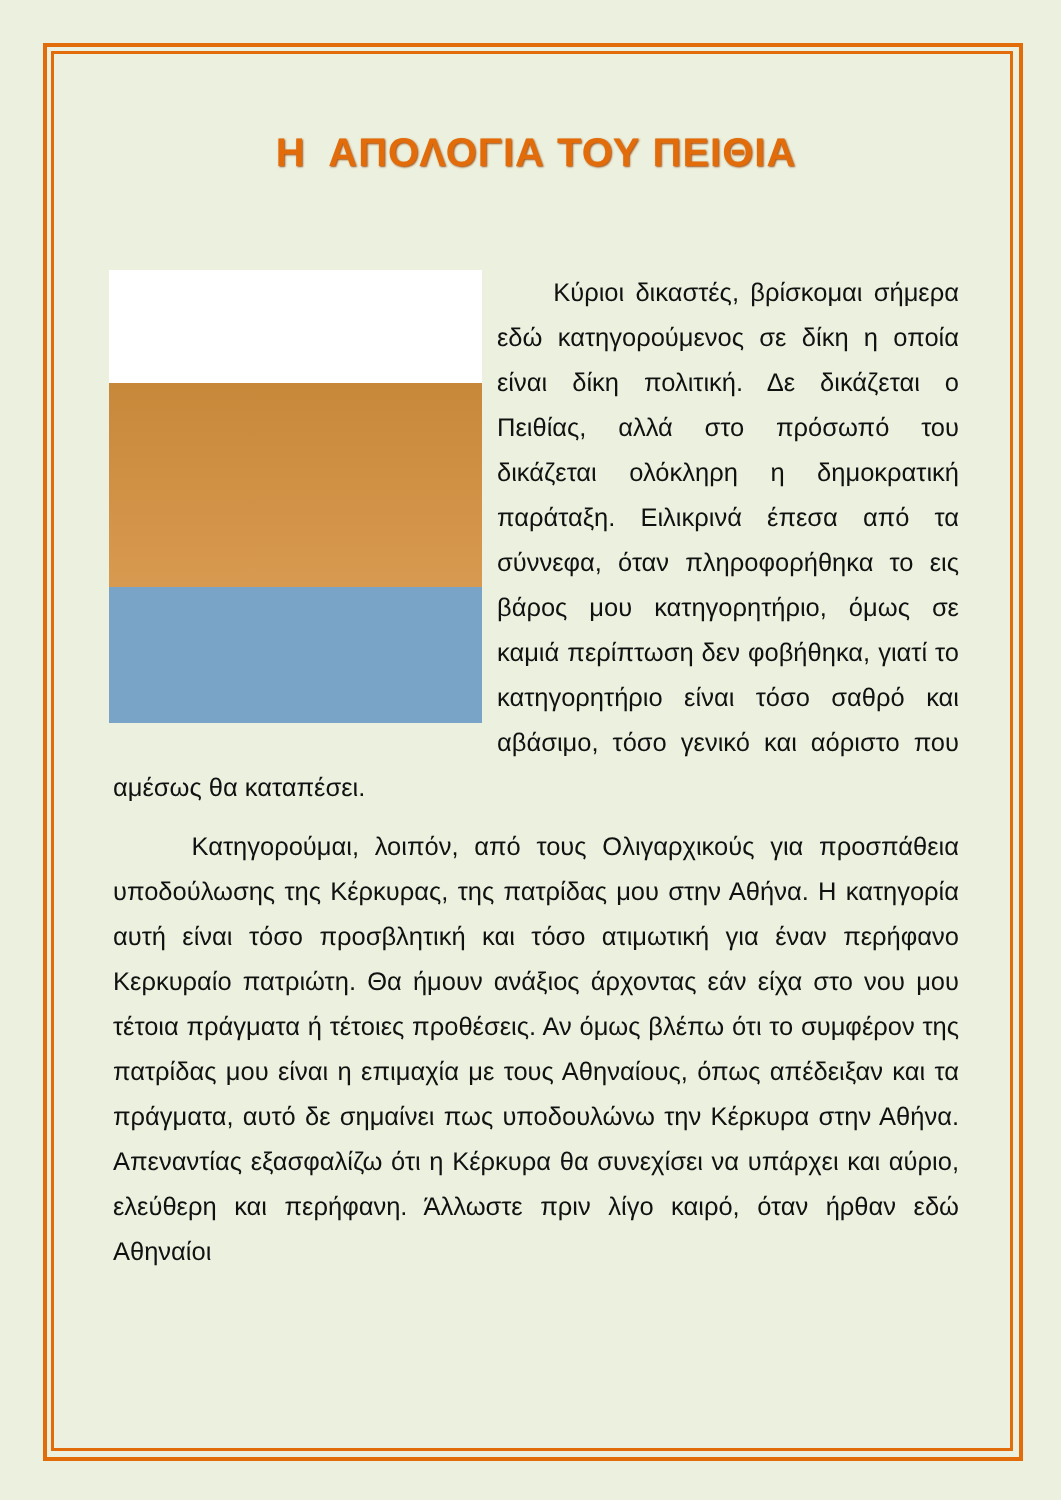Η ΑΠΟΛΟΓΙΑ ΤΟΥ ΠΕΙΘΙΑ
Κύριοι δικαστές, βρίσκομαι σήμερα εδώ κατηγορούμενος σε δίκη η οποία είναι δίκη πολιτική. Δε δικάζεται ο Πειθίας, αλλά στο πρόσωπό του δικάζεται ολόκληρη η δημοκρατική παράταξη. Ειλικρινά έπεσα από τα σύννεφα, όταν πληροφορήθηκα το εις βάρος μου κατηγορητήριο, όμως σε καμιά περίπτωση δεν φοβήθηκα, γιατί το κατηγορητήριο είναι τόσο σαθρό και αβάσιμο, τόσο γενικό και αόριστο που αμέσως θα καταπέσει.
Κατηγορούμαι, λοιπόν, από τους Ολιγαρχικούς για προσπάθεια υποδούλωσης της Κέρκυρας, της πατρίδας μου στην Αθήνα. Η κατηγορία αυτή είναι τόσο προσβλητική και τόσο ατιμωτική για έναν περήφανο Κερκυραίο πατριώτη. Θα ήμουν ανάξιος άρχοντας εάν είχα στο νου μου τέτοια πράγματα ή τέτοιες προθέσεις. Αν όμως βλέπω ότι το συμφέρον της πατρίδας μου είναι η επιμαχία με τους Αθηναίους, όπως απέδειξαν και τα πράγματα, αυτό δε σημαίνει πως υποδουλώνω την Κέρκυρα στην Αθήνα. Απεναντίας εξασφαλίζω ότι η Κέρκυρα θα συνεχίσει να υπάρχει και αύριο, ελεύθερη και περήφανη. Άλλωστε πριν λίγο καιρό, όταν ήρθαν εδώ Αθηναίοι